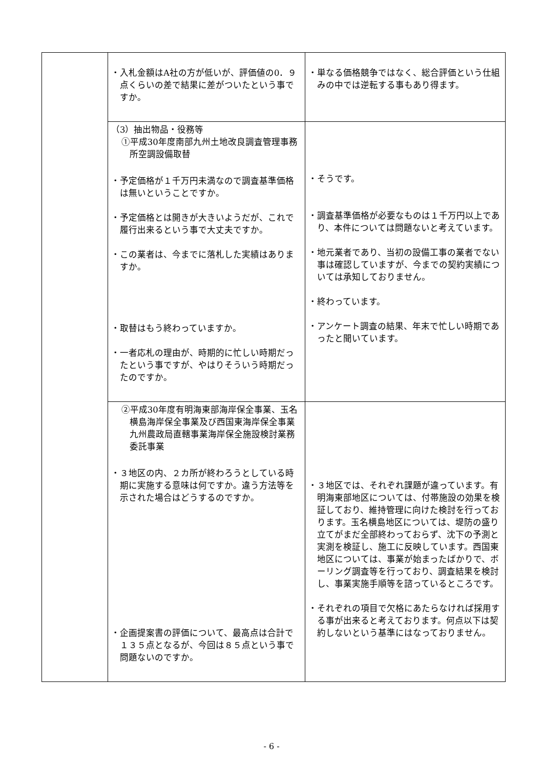| | ・入札金額はA社の方が低いが、評価値の0．９点くらいの差で結果に差がついたという事ですか。 | ・単なる価格競争ではなく、総合評価という仕組みの中では逆転する事もあり得ます。 |
| | （3）抽出物品・役務等 ①平成30年度南部九州土地改良調査管理事務所空調設備取替 ・予定価格が１千万円未満なので調査基準価格は無いということですか。 ・予定価格とは開きが大きいようだが、これで履行出来るという事で大丈夫ですか。 ・この業者は、今までに落札した実績はありますか。 ・取替はもう終わっていますか。 ・一者応札の理由が、時期的に忙しい時期だったという事ですが、やはりそういう時期だったのですか。 | ・そうです。 ・調査基準価格が必要なものは１千万円以上であり、本件については問題ないと考えています。 ・地元業者であり、当初の設備工事の業者でない事は確認していますが、今までの契約実績については承知しておりません。 ・終わっています。 ・アンケート調査の結果、年末で忙しい時期であったと聞いています。 |
| | ②平成30年度有明海東部海岸保全事業、玉名横島海岸保全事業及び西国東海岸保全事業 九州農政局直轄事業海岸保全施設検討業務委託事業 ・３地区の内、２カ所が終わろうとしている時期に実施する意味は何ですか。違う方法等を示された場合はどうするのですか。 ・企画提案書の評価について、最高点は合計で１３５点となるが、今回は８５点という事で問題ないのですか。 | ・３地区では、それぞれ課題が違っています。有明海東部地区については、付帯施設の効果を検証しており、維持管理に向けた検討を行っております。玉名横島地区については、堤防の盛り立てがまだ全部終わっておらず、沈下の予測と実測を検証し、施工に反映しています。西国東地区については、事業が始まったばかりで、ボーリング調査等を行っており、調査結果を検討し、事業実施手順等を諮っているところです。 ・それぞれの項目で欠格にあたらなければ採用する事が出来ると考えております。何点以下は契約しないという基準にはなっておりません。 |
- 6 -